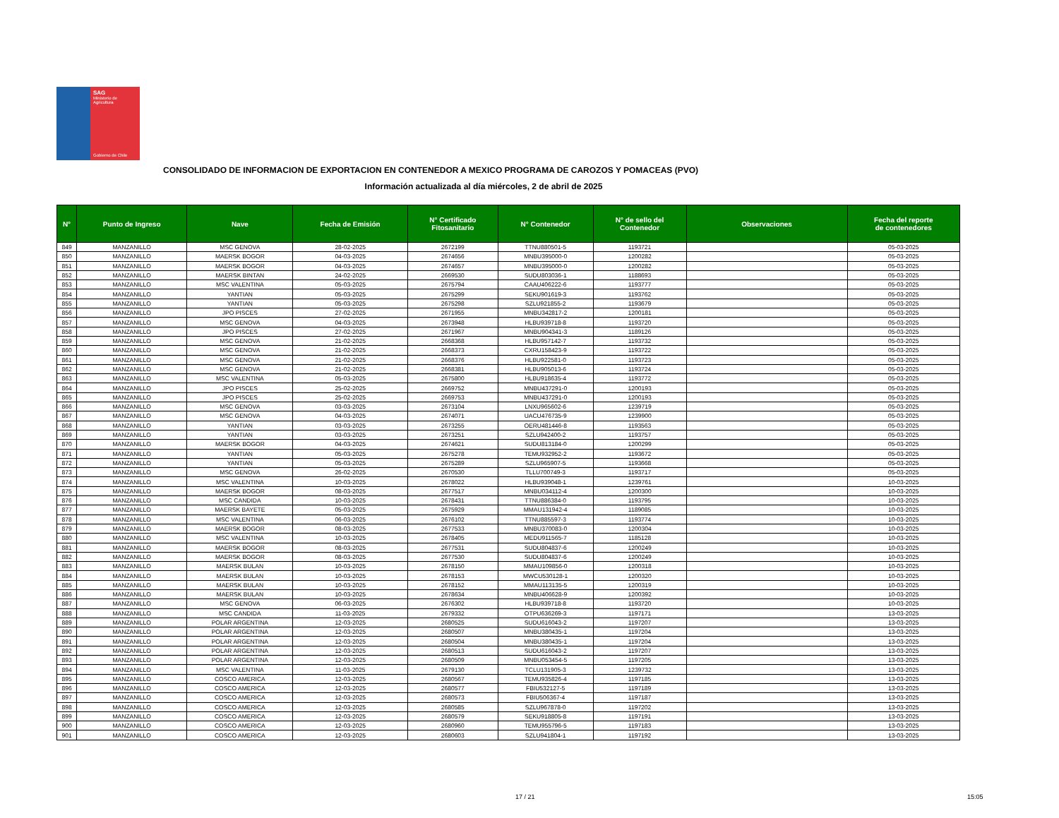SAG
Ministerio de
Agricultura
Gobierno de Chile
CONSOLIDADO DE INFORMACION DE EXPORTACION EN CONTENEDOR A MEXICO PROGRAMA DE CAROZOS Y POMACEAS (PVO)
Información actualizada al día miércoles, 2 de abril de 2025
| N° | Punto de Ingreso | Nave | Fecha de Emisión | N° Certificado Fitosanitario | N° Contenedor | N° de sello del Contenedor | Observaciones | Fecha del reporte de contenedores |
| --- | --- | --- | --- | --- | --- | --- | --- | --- |
| 849 | MANZANILLO | MSC GENOVA | 28-02-2025 | 2672199 | TTNU880501-5 | 1193721 | | 05-03-2025 |
| 850 | MANZANILLO | MAERSK BOGOR | 04-03-2025 | 2674656 | MNBU395000-0 | 1200282 | | 05-03-2025 |
| 851 | MANZANILLO | MAERSK BOGOR | 04-03-2025 | 2674657 | MNBU395000-0 | 1200282 | | 05-03-2025 |
| 852 | MANZANILLO | MAERSK BINTAN | 24-02-2025 | 2669530 | SUDU803036-1 | 1188693 | | 05-03-2025 |
| 853 | MANZANILLO | MSC VALENTINA | 05-03-2025 | 2675794 | CAAU406222-6 | 1193777 | | 05-03-2025 |
| 854 | MANZANILLO | YANTIAN | 05-03-2025 | 2675299 | SEKU901619-3 | 1193762 | | 05-03-2025 |
| 855 | MANZANILLO | YANTIAN | 05-03-2025 | 2675298 | SZLU921855-2 | 1193679 | | 05-03-2025 |
| 856 | MANZANILLO | JPO PISCES | 27-02-2025 | 2671955 | MNBU342817-2 | 1200181 | | 05-03-2025 |
| 857 | MANZANILLO | MSC GENOVA | 04-03-2025 | 2673948 | HLBU939718-8 | 1193720 | | 05-03-2025 |
| 858 | MANZANILLO | JPO PISCES | 27-02-2025 | 2671967 | MNBU904341-3 | 1189126 | | 05-03-2025 |
| 859 | MANZANILLO | MSC GENOVA | 21-02-2025 | 2668368 | HLBU957142-7 | 1193732 | | 05-03-2025 |
| 860 | MANZANILLO | MSC GENOVA | 21-02-2025 | 2668373 | CXRU158423-9 | 1193722 | | 05-03-2025 |
| 861 | MANZANILLO | MSC GENOVA | 21-02-2025 | 2668376 | HLBU922581-0 | 1193723 | | 05-03-2025 |
| 862 | MANZANILLO | MSC GENOVA | 21-02-2025 | 2668381 | HLBU905013-6 | 1193724 | | 05-03-2025 |
| 863 | MANZANILLO | MSC VALENTINA | 05-03-2025 | 2675800 | HLBU918635-4 | 1193772 | | 05-03-2025 |
| 864 | MANZANILLO | JPO PISCES | 25-02-2025 | 2669752 | MNBU437291-0 | 1200193 | | 05-03-2025 |
| 865 | MANZANILLO | JPO PISCES | 25-02-2025 | 2669753 | MNBU437291-0 | 1200193 | | 05-03-2025 |
| 866 | MANZANILLO | MSC GENOVA | 03-03-2025 | 2673104 | LNXU965602-6 | 1239719 | | 05-03-2025 |
| 867 | MANZANILLO | MSC GENOVA | 04-03-2025 | 2674071 | UACU476735-9 | 1239900 | | 05-03-2025 |
| 868 | MANZANILLO | YANTIAN | 03-03-2025 | 2673255 | OERU481446-8 | 1193563 | | 05-03-2025 |
| 869 | MANZANILLO | YANTIAN | 03-03-2025 | 2673251 | SZLU942400-2 | 1193757 | | 05-03-2025 |
| 870 | MANZANILLO | MAERSK BOGOR | 04-03-2025 | 2674621 | SUDU813184-0 | 1200299 | | 05-03-2025 |
| 871 | MANZANILLO | YANTIAN | 05-03-2025 | 2675278 | TEMU932952-2 | 1193672 | | 05-03-2025 |
| 872 | MANZANILLO | YANTIAN | 05-03-2025 | 2675289 | SZLU965907-5 | 1193668 | | 05-03-2025 |
| 873 | MANZANILLO | MSC GENOVA | 26-02-2025 | 2670530 | TLLU700749-3 | 1193717 | | 05-03-2025 |
| 874 | MANZANILLO | MSC VALENTINA | 10-03-2025 | 2678022 | HLBU939048-1 | 1239761 | | 10-03-2025 |
| 875 | MANZANILLO | MAERSK BOGOR | 08-03-2025 | 2677517 | MNBU034112-4 | 1200300 | | 10-03-2025 |
| 876 | MANZANILLO | MSC CANDIDA | 10-03-2025 | 2678431 | TTNU886384-0 | 1193795 | | 10-03-2025 |
| 877 | MANZANILLO | MAERSK BAYETE | 05-03-2025 | 2675929 | MMAU131942-4 | 1189085 | | 10-03-2025 |
| 878 | MANZANILLO | MSC VALENTINA | 06-03-2025 | 2676102 | TTNU885597-3 | 1193774 | | 10-03-2025 |
| 879 | MANZANILLO | MAERSK BOGOR | 08-03-2025 | 2677533 | MNBU370083-0 | 1200304 | | 10-03-2025 |
| 880 | MANZANILLO | MSC VALENTINA | 10-03-2025 | 2678405 | MEDU911565-7 | 1185128 | | 10-03-2025 |
| 881 | MANZANILLO | MAERSK BOGOR | 08-03-2025 | 2677531 | SUDU804837-6 | 1200249 | | 10-03-2025 |
| 882 | MANZANILLO | MAERSK BOGOR | 08-03-2025 | 2677530 | SUDU804837-6 | 1200249 | | 10-03-2025 |
| 883 | MANZANILLO | MAERSK BULAN | 10-03-2025 | 2678150 | MMAU109856-0 | 1200318 | | 10-03-2025 |
| 884 | MANZANILLO | MAERSK BULAN | 10-03-2025 | 2678153 | MWCU530128-1 | 1200320 | | 10-03-2025 |
| 885 | MANZANILLO | MAERSK BULAN | 10-03-2025 | 2678152 | MMAU113135-5 | 1200319 | | 10-03-2025 |
| 886 | MANZANILLO | MAERSK BULAN | 10-03-2025 | 2678634 | MNBU406628-9 | 1200392 | | 10-03-2025 |
| 887 | MANZANILLO | MSC GENOVA | 06-03-2025 | 2676302 | HLBU939718-8 | 1193720 | | 10-03-2025 |
| 888 | MANZANILLO | MSC CANDIDA | 11-03-2025 | 2679332 | OTPU636269-3 | 1197171 | | 13-03-2025 |
| 889 | MANZANILLO | POLAR ARGENTINA | 12-03-2025 | 2680525 | SUDU616043-2 | 1197207 | | 13-03-2025 |
| 890 | MANZANILLO | POLAR ARGENTINA | 12-03-2025 | 2680507 | MNBU380435-1 | 1197204 | | 13-03-2025 |
| 891 | MANZANILLO | POLAR ARGENTINA | 12-03-2025 | 2680504 | MNBU380435-1 | 1197204 | | 13-03-2025 |
| 892 | MANZANILLO | POLAR ARGENTINA | 12-03-2025 | 2680513 | SUDU616043-2 | 1197207 | | 13-03-2025 |
| 893 | MANZANILLO | POLAR ARGENTINA | 12-03-2025 | 2680509 | MNBU053454-5 | 1197205 | | 13-03-2025 |
| 894 | MANZANILLO | MSC VALENTINA | 11-03-2025 | 2679130 | TCLU131905-3 | 1239732 | | 13-03-2025 |
| 895 | MANZANILLO | COSCO AMERICA | 12-03-2025 | 2680567 | TEMU935826-4 | 1197185 | | 13-03-2025 |
| 896 | MANZANILLO | COSCO AMERICA | 12-03-2025 | 2680577 | FBIU532127-5 | 1197189 | | 13-03-2025 |
| 897 | MANZANILLO | COSCO AMERICA | 12-03-2025 | 2680573 | FBIU506367-4 | 1197187 | | 13-03-2025 |
| 898 | MANZANILLO | COSCO AMERICA | 12-03-2025 | 2680585 | SZLU967878-0 | 1197202 | | 13-03-2025 |
| 899 | MANZANILLO | COSCO AMERICA | 12-03-2025 | 2680579 | SEKU918805-8 | 1197191 | | 13-03-2025 |
| 900 | MANZANILLO | COSCO AMERICA | 12-03-2025 | 2680960 | TEMU955796-5 | 1197183 | | 13-03-2025 |
| 901 | MANZANILLO | COSCO AMERICA | 12-03-2025 | 2680603 | SZLU941804-1 | 1197192 | | 13-03-2025 |
17 / 21 15:05